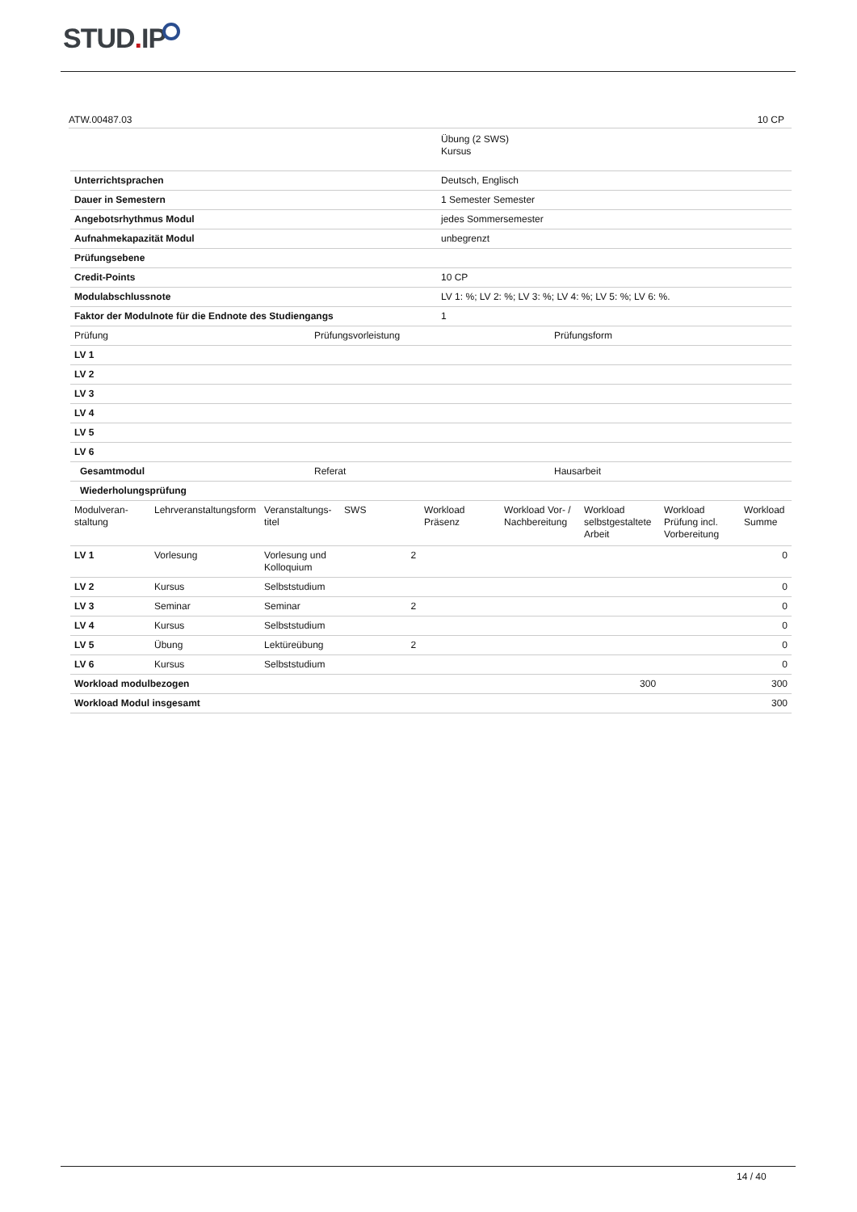STUD. IP
ATW.00487.03 10 CP
| | Übung (2 SWS) Kursus |
| Unterrichtsprachen | Deutsch, Englisch |
| Dauer in Semestern | 1 Semester Semester |
| Angebotsrhythmus Modul | jedes Sommersemester |
| Aufnahmekapazität Modul | unbegrenzt |
| Prüfungsebene | |
| Credit-Points | 10 CP |
| Modulabschlussnote | LV 1: %; LV 2: %; LV 3: %; LV 4: %; LV 5: %; LV 6: %. |
| Faktor der Modulnote für die Endnote des Studiengangs | 1 |
| Prüfung | Prüfungsvorleistung | Prüfungsform |
| --- | --- | --- |
| LV 1 | | |
| LV 2 | | |
| LV 3 | | |
| LV 4 | | |
| LV 5 | | |
| LV 6 | | |
| Gesamtmodul | Referat | Hausarbeit |
| Wiederholungsprüfung | | |
| Modulveran-staltung | Lehrveranstaltungsform | Veranstaltungs-titel | SWS | Workload Präsenz | Workload Vor- / Nachbereitung | Workload selbstgestaltete Arbeit | Workload Prüfung incl. Vorbereitung | Workload Summe |
| --- | --- | --- | --- | --- | --- | --- | --- | --- |
| LV 1 | Vorlesung | Vorlesung und Kolloquium | 2 | | | | | 0 |
| LV 2 | Kursus | Selbststudium | | | | | | 0 |
| LV 3 | Seminar | Seminar | 2 | | | | | 0 |
| LV 4 | Kursus | Selbststudium | | | | | | 0 |
| LV 5 | Übung | Lektüreübung | 2 | | | | | 0 |
| LV 6 | Kursus | Selbststudium | | | | | | 0 |
| Workload modulbezogen | | | | | | 300 | | 300 |
| Workload Modul insgesamt | | | | | | | | 300 |
14 / 40